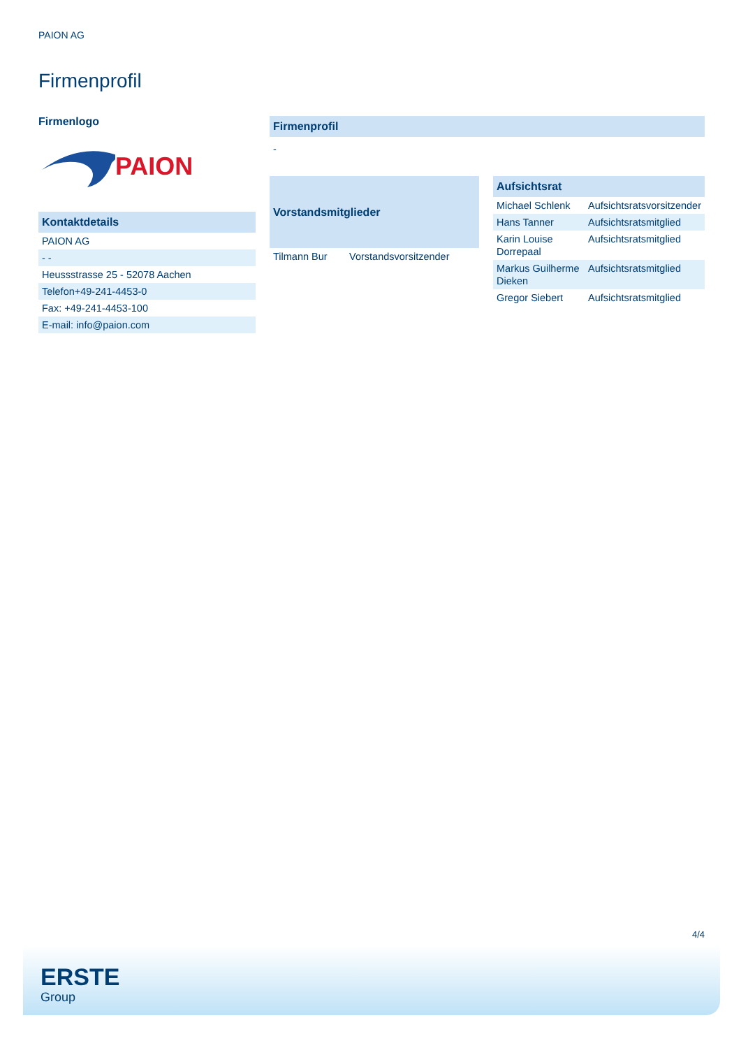PAION AG
Firmenprofil
Firmenlogo
PAION
| Kontaktdetails |
| --- |
| PAION AG |
| - - |
| Heussstrasse 25 - 52078 Aachen |
| Telefon+49-241-4453-0 |
| Fax: +49-241-4453-100 |
| E-mail: info@paion.com |
| Firmenprofil |
| --- |
| - |
| Vorstandsmitglieder | |
| --- | --- |
| Tilmann Bur | Vorstandsvorsitzender |
| Aufsichtsrat | |
| --- | --- |
| Michael Schlenk | Aufsichtsratsvorsitzender |
| Hans Tanner | Aufsichtsratsmitglied |
| Karin Louise Dorrepaal | Aufsichtsratsmitglied |
| Markus Guilherme Dieken | Aufsichtsratsmitglied |
| Gregor Siebert | Aufsichtsratsmitglied |
4/4
ERSTE
Group